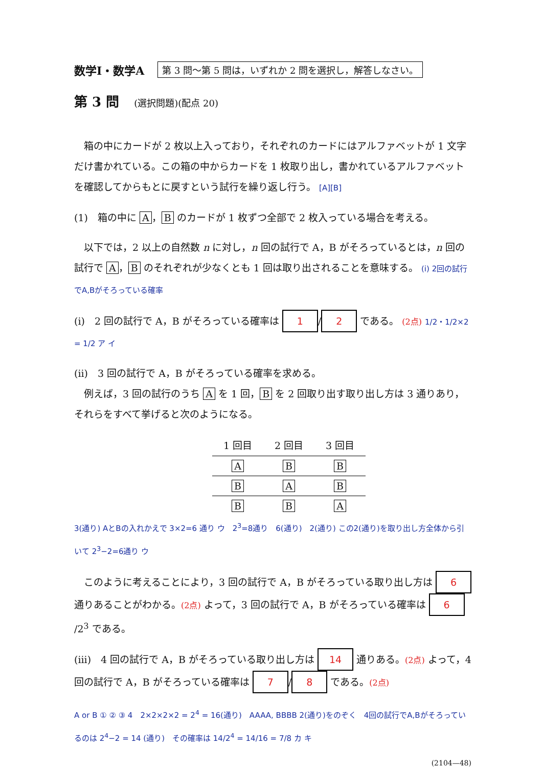数学Ⅰ・数学A 第 3 問～第 5 問は，いずれか 2 問を選択し，解答しなさい。
第 3 問 (選択問題)(配点 20)
　箱の中にカードが 2 枚以上入っており，それぞれのカードにはアルファベットが 1 文字だけ書かれている。この箱の中からカードを 1 枚取り出し，書かれているアルファベットを確認してからもとに戻すという試行を繰り返し行う。 [A][B]
(1)　箱の中に A ， B のカードが 1 枚ずつ全部で 2 枚入っている場合を考える。
　以下では，2 以上の自然数 n に対し，n 回の試行で A，B がそろっているとは，n 回の試行で A ， B のそれぞれが少なくとも 1 回は取り出されることを意味する。 (i) 2回の試行でA,Bがそろっている確率
(i)　2 回の試行で A，B がそろっている確率は 1 / 2 である。 (2点) 1/2・1/2×2 = 1/2 ア イ
(ii)　3 回の試行で A，B がそろっている確率を求める。
　例えば，3 回の試行のうち A を 1 回， B を 2 回取り出す取り出し方は 3 通りあり，それらをすべて挙げると次のようになる。
| 1 回目 | 2 回目 | 3 回目 |
| --- | --- | --- |
| A | B | B |
| B | A | B |
| B | B | A |
3(通り) AとBの入れかえで 3×2=6 通り ウ　2<sup>3</sup>=8通り　6(通り)　2(通り) この2(通り)を取り出し方全体から引いて 2<sup>3</sup>−2=6通り ウ
　このように考えることにより，3 回の試行で A，B がそろっている取り出し方は 6 通りあることがわかる。(2点) よって，3 回の試行で A，B がそろっている確率は 6 /2<sup>3</sup> である。
(iii)　4 回の試行で A，B がそろっている取り出し方は 14 通りある。(2点) よって，4 回の試行で A，B がそろっている確率は 7 / 8 である。(2点)
A or B ① ② ③ 4　2×2×2×2 = 2<sup>4</sup> = 16(通り)　AAAA, BBBB 2(通り)をのぞく　4回の試行でA,Bがそろっているのは 2<sup>4</sup>−2 = 14 (通り)　その確率は 14/2<sup>4</sup> = 14/16 = 7/8 カ キ
(2104—48)